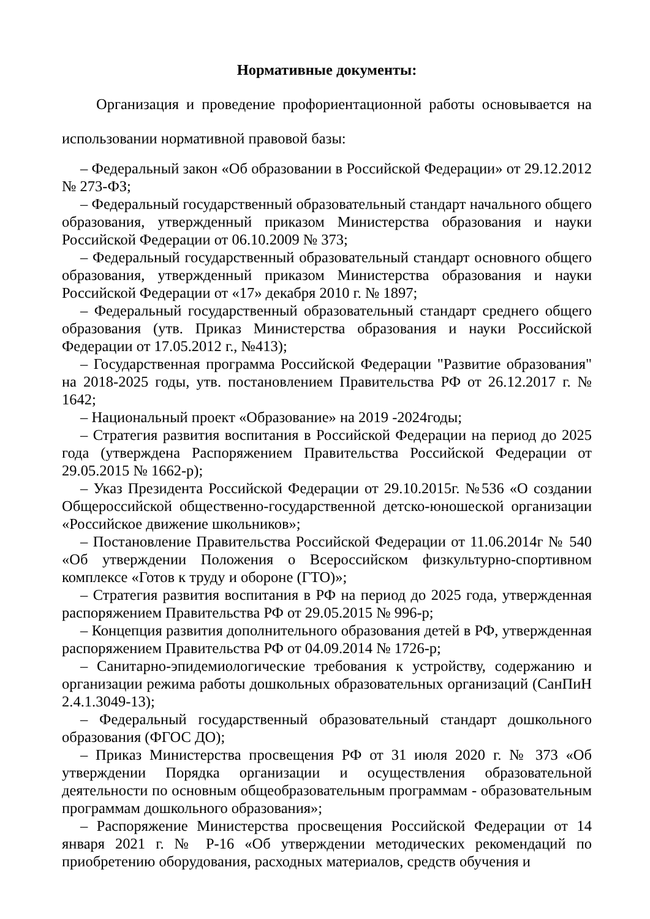Нормативные документы:
Организация и проведение профориентационной работы основывается на использовании нормативной правовой базы:
– Федеральный закон «Об образовании в Российской Федерации» от 29.12.2012 № 273-ФЗ;
– Федеральный государственный образовательный стандарт начального общего образования, утвержденный приказом Министерства образования и науки Российской Федерации от 06.10.2009 № 373;
– Федеральный государственный образовательный стандарт основного общего образования, утвержденный приказом Министерства образования и науки Российской Федерации от «17» декабря 2010 г. № 1897;
– Федеральный государственный образовательный стандарт среднего общего образования (утв. Приказ Министерства образования и науки Российской Федерации от 17.05.2012 г., №413);
– Государственная программа Российской Федерации "Развитие образования" на 2018-2025 годы, утв. постановлением Правительства РФ от 26.12.2017 г. № 1642;
– Национальный проект «Образование» на 2019 -2024годы;
– Стратегия развития воспитания в Российской Федерации на период до 2025 года (утверждена Распоряжением Правительства Российской Федерации от 29.05.2015 № 1662-р);
– Указ Президента Российской Федерации от 29.10.2015г. №536 «О создании Общероссийской общественно-государственной детско-юношеской организации «Российское движение школьников»;
– Постановление Правительства Российской Федерации от 11.06.2014г № 540 «Об утверждении Положения о Всероссийском физкультурно-спортивном комплексе «Готов к труду и обороне (ГТО)»;
– Стратегия развития воспитания в РФ на период до 2025 года, утвержденная распоряжением Правительства РФ от 29.05.2015 № 996-р;
– Концепция развития дополнительного образования детей в РФ, утвержденная распоряжением Правительства РФ от 04.09.2014 № 1726-р;
– Санитарно-эпидемиологические требования к устройству, содержанию и организации режима работы дошкольных образовательных организаций (СанПиН 2.4.1.3049-13);
– Федеральный государственный образовательный стандарт дошкольного образования (ФГОС ДО);
– Приказ Министерства просвещения РФ от 31 июля 2020 г. № 373 «Об утверждении Порядка организации и осуществления образовательной деятельности по основным общеобразовательным программам - образовательным программам дошкольного образования»;
– Распоряжение Министерства просвещения Российской Федерации от 14 января 2021 г. № Р-16 «Об утверждении методических рекомендаций по приобретению оборудования, расходных материалов, средств обучения и